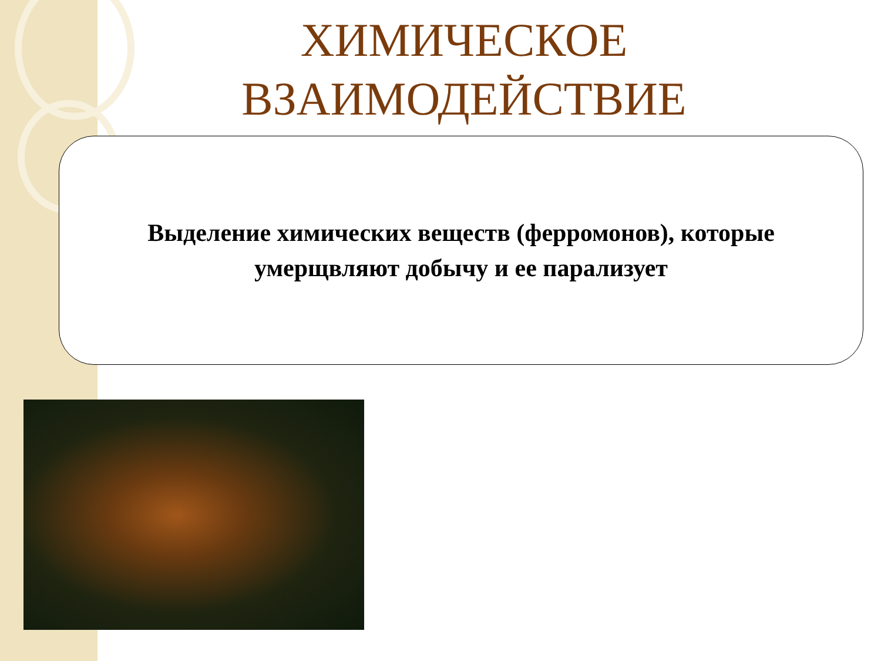ХИМИЧЕСКОЕ ВЗАИМОДЕЙСТВИЕ
Выделение химических веществ (ферромонов), которые
умерщвляют добычу и ее парализует